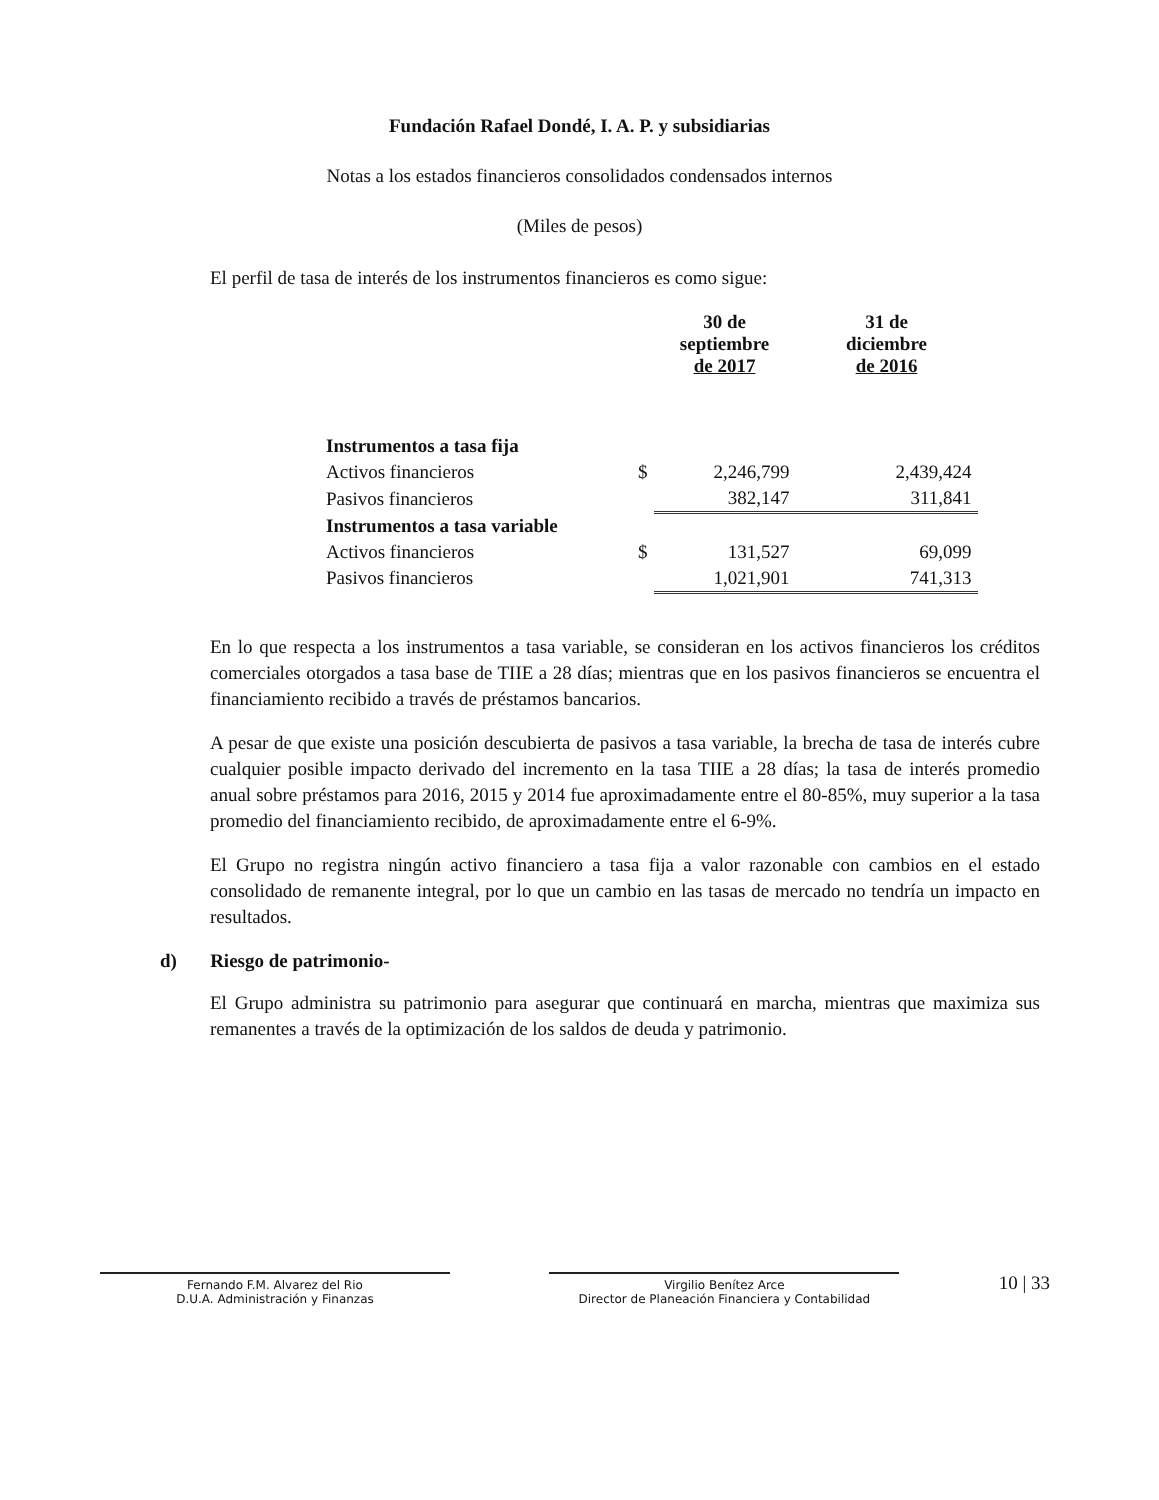Fundación Rafael Dondé, I. A. P. y subsidiarias
Notas a los estados financieros consolidados condensados internos
(Miles de pesos)
El perfil de tasa de interés de los instrumentos financieros es como sigue:
| | | 30 de septiembre de 2017 | 31 de diciembre de 2016 |
| --- | --- | --- | --- |
| Instrumentos a tasa fija | | | |
| Activos financieros | $ | 2,246,799 | 2,439,424 |
| Pasivos financieros | | 382,147 | 311,841 |
| Instrumentos a tasa variable | | | |
| Activos financieros | $ | 131,527 | 69,099 |
| Pasivos financieros | | 1,021,901 | 741,313 |
En lo que respecta a los instrumentos a tasa variable, se consideran en los activos financieros los créditos comerciales otorgados a tasa base de TIIE a 28 días; mientras que en los pasivos financieros se encuentra el financiamiento recibido a través de préstamos bancarios.
A pesar de que existe una posición descubierta de pasivos a tasa variable, la brecha de tasa de interés cubre cualquier posible impacto derivado del incremento en la tasa TIIE a 28 días; la tasa de interés promedio anual sobre préstamos para 2016, 2015 y 2014 fue aproximadamente entre el 80-85%, muy superior a la tasa promedio del financiamiento recibido, de aproximadamente entre el 6-9%.
El Grupo no registra ningún activo financiero a tasa fija a valor razonable con cambios en el estado consolidado de remanente integral, por lo que un cambio en las tasas de mercado no tendría un impacto en resultados.
d) Riesgo de patrimonio-
El Grupo administra su patrimonio para asegurar que continuará en marcha, mientras que maximiza sus remanentes a través de la optimización de los saldos de deuda y patrimonio.
Fernando F.M. Alvarez del Rio
D.U.A. Administración y Finanzas
Virgilio Benítez Arce
Director de Planeación Financiera y Contabilidad
10 | 33